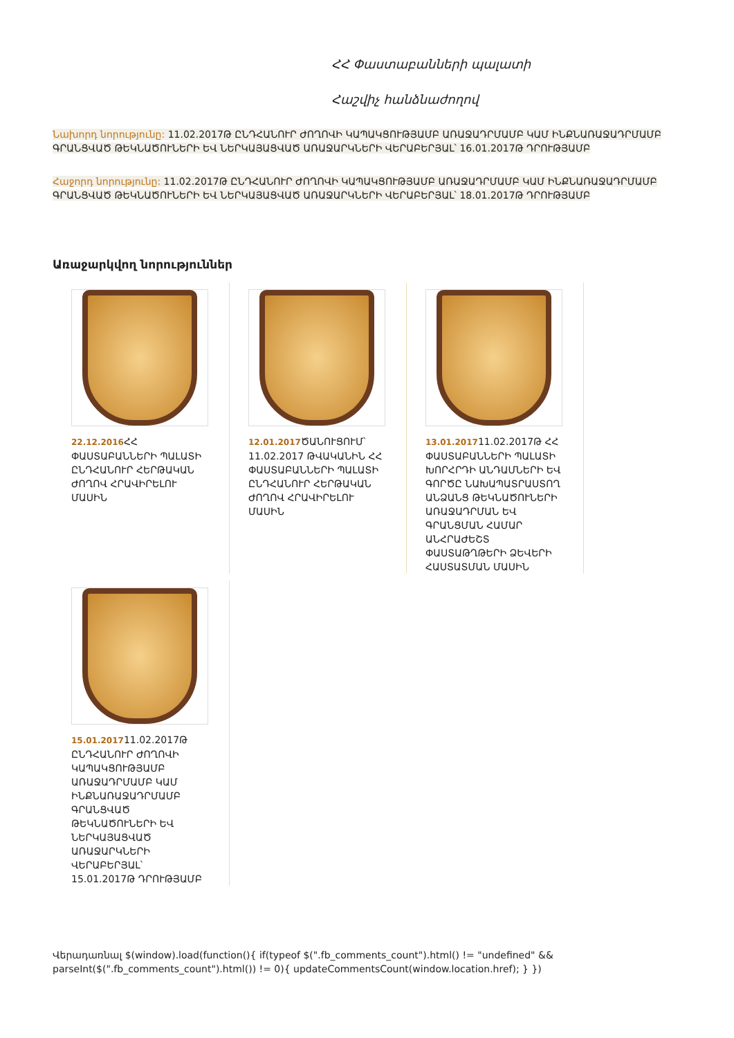ՀՀ Փաստաբանների պալատի
Հաշվիչ հանձնաժողով
Նախորդ նորությունը: 11.02.2017Թ ԸՆԴՀԱՆՈՒՐ ԺՈՂՈՎԻ ԿԱՊԱԿՑՈՒԹՅԱՄԲ ԱՌԱՋԱԴՐՄԱՄԲ ԿԱՄ ԻՆՔՆԱՌԱՋԱԴՐՄԱՄԲ ԳՐԱՆՑՎԱԾ ԹԵԿՆԱԾՈՒՆԵՐԻ ԵՎ ՆԵՐԿԱՅԱՑՎԱԾ ԱՌԱՋԱՐԿՆԵՐԻ ՎԵՐԱԲԵՐՅԱԼ՝ 16.01.2017Թ ԴՐՈՒԹՅԱՄԲ
Հաջորդ նորությունը: 11.02.2017Թ ԸՆԴՀԱՆՈՒՐ ԺՈՂՈՎԻ ԿԱՊԱԿՑՈՒԹՅԱՄԲ ԱՌԱՋԱԴՐՄԱՄԲ ԿԱՄ ԻՆՔՆԱՌԱՋԱԴՐՄԱՄԲ ԳՐԱՆՑՎԱԾ ԹԵԿՆԱԾՈՒՆԵՐԻ ԵՎ ՆԵՐԿԱՅԱՑՎԱԾ ԱՌԱՋԱՐԿՆԵՐԻ ՎԵՐԱԲԵՐՅԱԼ՝ 18.01.2017Թ ԴՐՈՒԹՅԱՄԲ
Առաջարկվող նորություններ
22.12.2016 ՀՀ ՓԱՍՏԱԲԱՆՆԵՐԻ ՊԱԼԱՏԻ ԸՆԴՀԱՆՈՒՐ ՀԵՐԹԱԿԱՆ ԺՈՂՈՎ ՀՐԱՎԻՐԵԼՈՒ ՄԱՍԻՆ
12.01.2017 ԾԱՆՈՒՑՈՒՄ՝ 11.02.2017 ԹՎԱԿԱՆԻՆ ՀՀ ՓԱՍՏԱԲԱՆՆԵՐԻ ՊԱԼԱՏԻ ԸՆԴՀԱՆՈՒՐ ՀԵՐԹԱԿԱՆ ԺՈՂՈՎ ՀՐԱՎԻՐԵԼՈՒ ՄԱՍԻՆ
13.01.201711.02.2017Թ ՀՀ ՓԱՍՏԱԲԱՆՆԵՐԻ ՊԱԼԱՏԻ ԽՈՐՀՐԴԻ ԱՆԴԱՄՆԵՐԻ ԵՎ ԳՈՐԾԸ ՆԱԽԱՊԱՏՐԱՍՏՈՂ ԱՆՁԱՆՑ ԹԵԿՆԱԾՈՒՆԵՐԻ ԱՌԱՋԱԴՐՄԱՆ ԵՎ ԳՐԱՆՑՄԱՆ ՀԱՄԱՐ ԱՆՀՐԱԺԵՇՏ ՓԱՍՏԱԹՂԹԵՐԻ ՁԵՎԵՐԻ ՀԱՍՏԱՏՄԱՆ ՄԱՍԻՆ
15.01.201711.02.2017Թ ԸՆԴՀԱՆՈՒՐ ԺՈՂՈՎԻ ԿԱՊԱԿՑՈՒԹՅԱՄԲ ԱՌԱՋԱԴՐՄԱՄԲ ԿԱՄ ԻՆՔՆԱՌԱՋԱԴՐՄԱՄԲ ԳՐԱՆՑՎԱԾ ԹԵԿՆԱԾՈՒՆԵՐԻ ԵՎ ՆԵՐԿԱՅԱՑՎԱԾ ԱՌԱՋԱՐԿՆԵՐԻ ՎԵՐԱԲԵՐՅԱԼ՝ 15.01.2017Թ ԴՐՈՒԹՅԱՄԲ
Վերադառնալ $(window).load(function(){ if(typeof $(".fb_comments_count").html() != "undefined" && parseInt($(".fb_comments_count").html()) != 0){ updateCommentsCount(window.location.href); } })